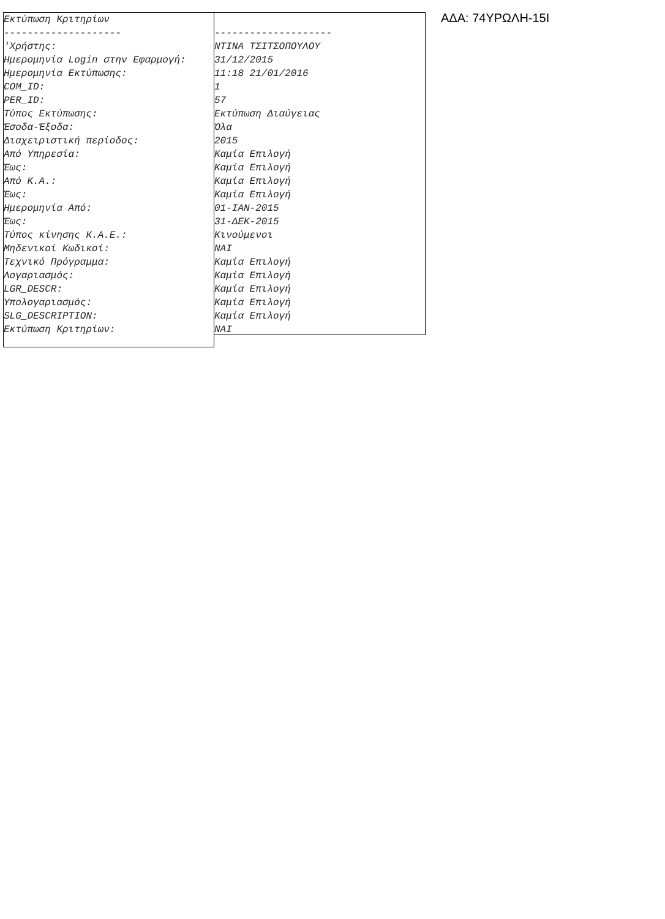Εκτύπωση Κριτηρίων
--------------------
'Χρήστης:
Ημερομηνία Login στην Εφαρμογή:
Ημερομηνία Εκτύπωσης:
COM_ID:
PER_ID:
Τύπος Εκτύπωσης:
Έσοδα-Έξοδα:
Διαχειριστική περίοδος:
Από Υπηρεσία:
Έως:
Από Κ.Α.:
Έως:
Ημερομηνία Από:
Έως:
Τύπος κίνησης Κ.Α.Ε.:
Μηδενικοί Κωδικοί:
Τεχνικό Πρόγραμμα:
Λογαριασμός:
LGR_DESCR:
Υπολογαριασμός:
SLG_DESCRIPTION:
Εκτύπωση Κριτηρίων:
--------------------
ΝΤΙΝΑ ΤΣΙΤΣΟΠΟΥΛΟΥ
31/12/2015
11:18 21/01/2016
1
57
Εκτύπωση Διαύγειας
Όλα
2015
Καμία Επιλογή
Καμία Επιλογή
Καμία Επιλογή
Καμία Επιλογή
01-ΙΑΝ-2015
31-ΔΕΚ-2015
Κινούμενοι
ΝΑΙ
Καμία Επιλογή
Καμία Επιλογή
Καμία Επιλογή
Καμία Επιλογή
Καμία Επιλογή
ΝΑΙ
ΑΔΑ: 74ΥΡΩΛΗ-15Ι